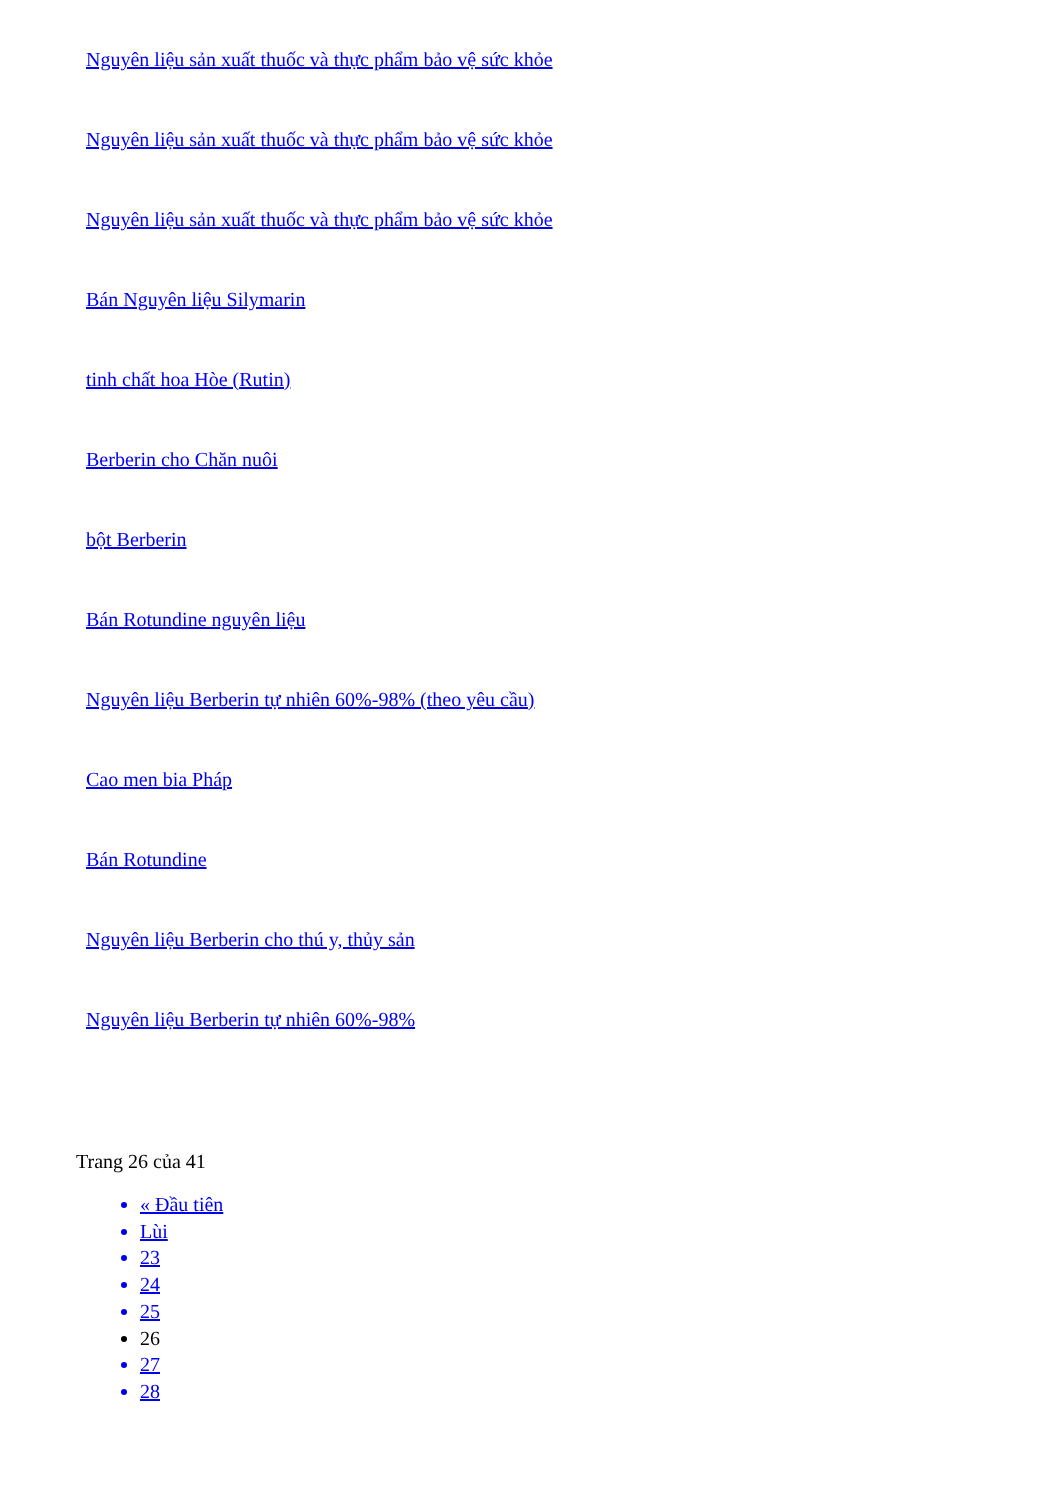Nguyên liệu sản xuất thuốc và thực phẩm bảo vệ sức khỏe
Nguyên liệu sản xuất thuốc và thực phẩm bảo vệ sức khỏe
Nguyên liệu sản xuất thuốc và thực phẩm bảo vệ sức khỏe
Bán Nguyên liệu Silymarin
tinh chất hoa Hòe (Rutin)
Berberin cho Chăn nuôi
bột Berberin
Bán Rotundine nguyên liệu
Nguyên liệu Berberin tự nhiên 60%-98% (theo yêu cầu)
Cao men bia Pháp
Bán Rotundine
Nguyên liệu Berberin cho thú y, thủy sản
Nguyên liệu Berberin tự nhiên 60%-98%
Trang 26 của 41
« Đầu tiên
Lùi
23
24
25
26
27
28